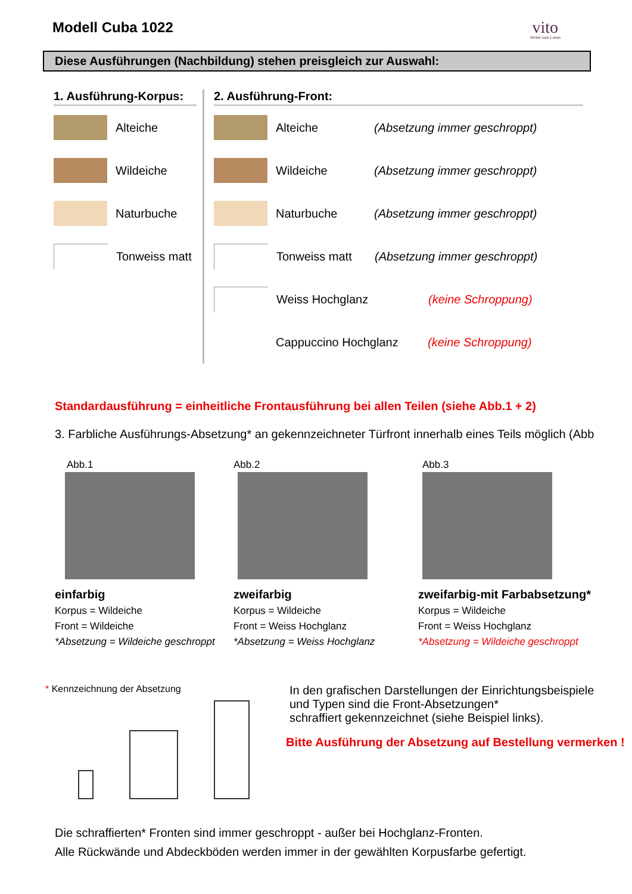Modell Cuba 1022
vito
Möbel zum Leben
Diese Ausführungen (Nachbildung) stehen preisgleich zur Auswahl:
1. Ausführung-Korpus:
Alteiche
Wildeiche
Naturbuche
Tonweiss matt
2. Ausführung-Front:
Alteiche (Absetzung immer geschroppt)
Wildeiche (Absetzung immer geschroppt)
Naturbuche (Absetzung immer geschroppt)
Tonweiss matt (Absetzung immer geschroppt)
Weiss Hochglanz (keine Schroppung)
Cappuccino Hochglanz (keine Schroppung)
Standardausführung = einheitliche Frontausführung bei allen Teilen (siehe Abb.1 + 2)
3. Farbliche Ausführungs-Absetzung* an gekennzeichneter Türfront innerhalb eines Teils möglich (Abb
Abb.1
einfarbig
Korpus = Wildeiche
Front = Wildeiche
*Absetzung = Wildeiche geschroppt
Abb.2
zweifarbig
Korpus = Wildeiche
Front = Weiss Hochglanz
*Absetzung = Weiss Hochglanz
Abb.3
zweifarbig-mit Farbabsetzung*
Korpus = Wildeiche
Front = Weiss Hochglanz
*Absetzung = Wildeiche geschroppt
* Kennzeichnung der Absetzung
In den grafischen Darstellungen der Einrichtungsbeispiele
und Typen sind die Front-Absetzungen*
schraffiert gekennzeichnet (siehe Beispiel links).
Bitte Ausführung der Absetzung auf Bestellung vermerken !
Die schraffierten* Fronten sind immer geschroppt - außer bei Hochglanz-Fronten.
Alle Rückwände und Abdeckböden werden immer in der gewählten Korpusfarbe gefertigt.